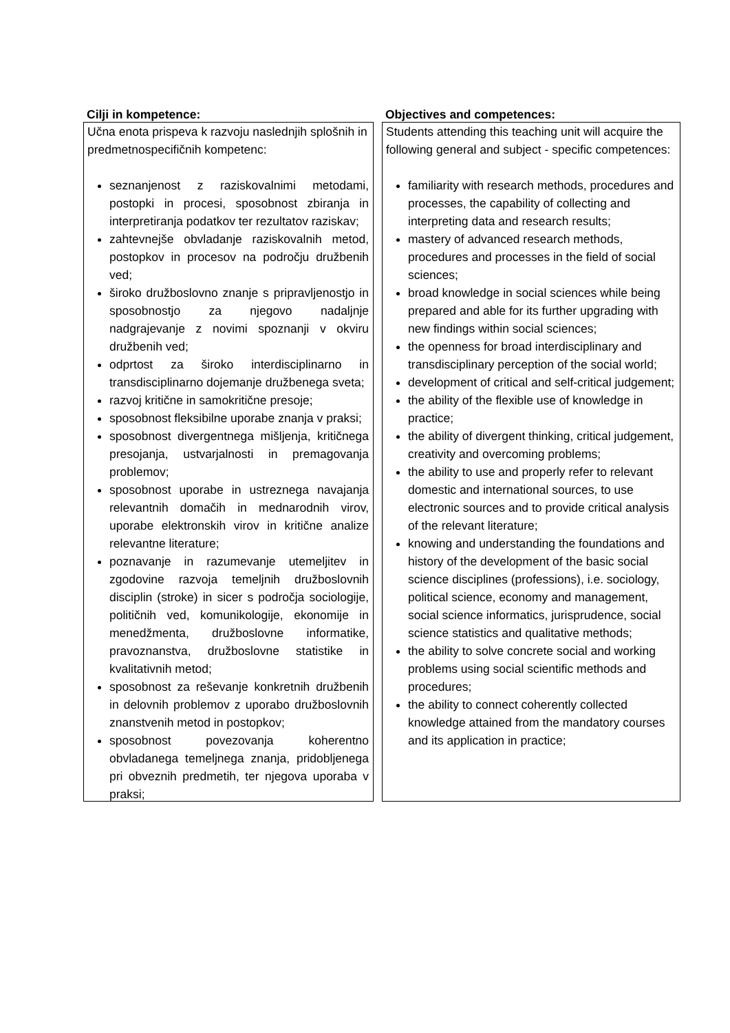Cilji in kompetence:
Učna enota prispeva k razvoju naslednjih splošnih in predmetnospecifičnih kompetenc:
seznanjenost z raziskovalnimi metodami, postopki in procesi, sposobnost zbiranja in interpretiranja podatkov ter rezultatov raziskav;
zahtevnejše obvladanje raziskovalnih metod, postopkov in procesov na področju družbenih ved;
široko družboslovno znanje s pripravljenostjo in sposobnostjo za njegovo nadaljnje nadgrajevanje z novimi spoznanji v okviru družbenih ved;
odprtost za široko interdisciplinarno in transdisciplinarno dojemanje družbenega sveta;
razvoj kritične in samokritične presoje;
sposobnost fleksibilne uporabe znanja v praksi;
sposobnost divergentnega mišljenja, kritičnega presojanja, ustvarjalnosti in premagovanja problemov;
sposobnost uporabe in ustreznega navajanja relevantnih domačih in mednarodnih virov, uporabe elektronskih virov in kritične analize relevantne literature;
poznavanje in razumevanje utemeljitev in zgodovine razvoja temeljnih družboslovnih disciplin (stroke) in sicer s področja sociologije, političnih ved, komunikologije, ekonomije in menedžmenta, družboslovne informatike, pravoznanstva, družboslovne statistike in kvalitativnih metod;
sposobnost za reševanje konkretnih družbenih in delovnih problemov z uporabo družboslovnih znanstvenih metod in postopkov;
sposobnost povezovanja koherentno obvladanega temeljnega znanja, pridobljenega pri obveznih predmetih, ter njegova uporaba v praksi;
Objectives and competences:
Students attending this teaching unit will acquire the following general and subject - specific competences:
familiarity with research methods, procedures and processes, the capability of collecting and interpreting data and research results;
mastery of advanced research methods, procedures and processes in the field of social sciences;
broad knowledge in social sciences while being prepared and able for its further upgrading with new findings within social sciences;
the openness for broad interdisciplinary and transdisciplinary perception of the social world;
development of critical and self-critical judgement;
the ability of the flexible use of knowledge in practice;
the ability of divergent thinking, critical judgement, creativity and overcoming problems;
the ability to use and properly refer to relevant domestic and international sources, to use electronic sources and to provide critical analysis of the relevant literature;
knowing and understanding the foundations and history of the development of the basic social science disciplines (professions), i.e. sociology, political science, economy and management, social science informatics, jurisprudence, social science statistics and qualitative methods;
the ability to solve concrete social and working problems using social scientific methods and procedures;
the ability to connect coherently collected knowledge attained from the mandatory courses and its application in practice;